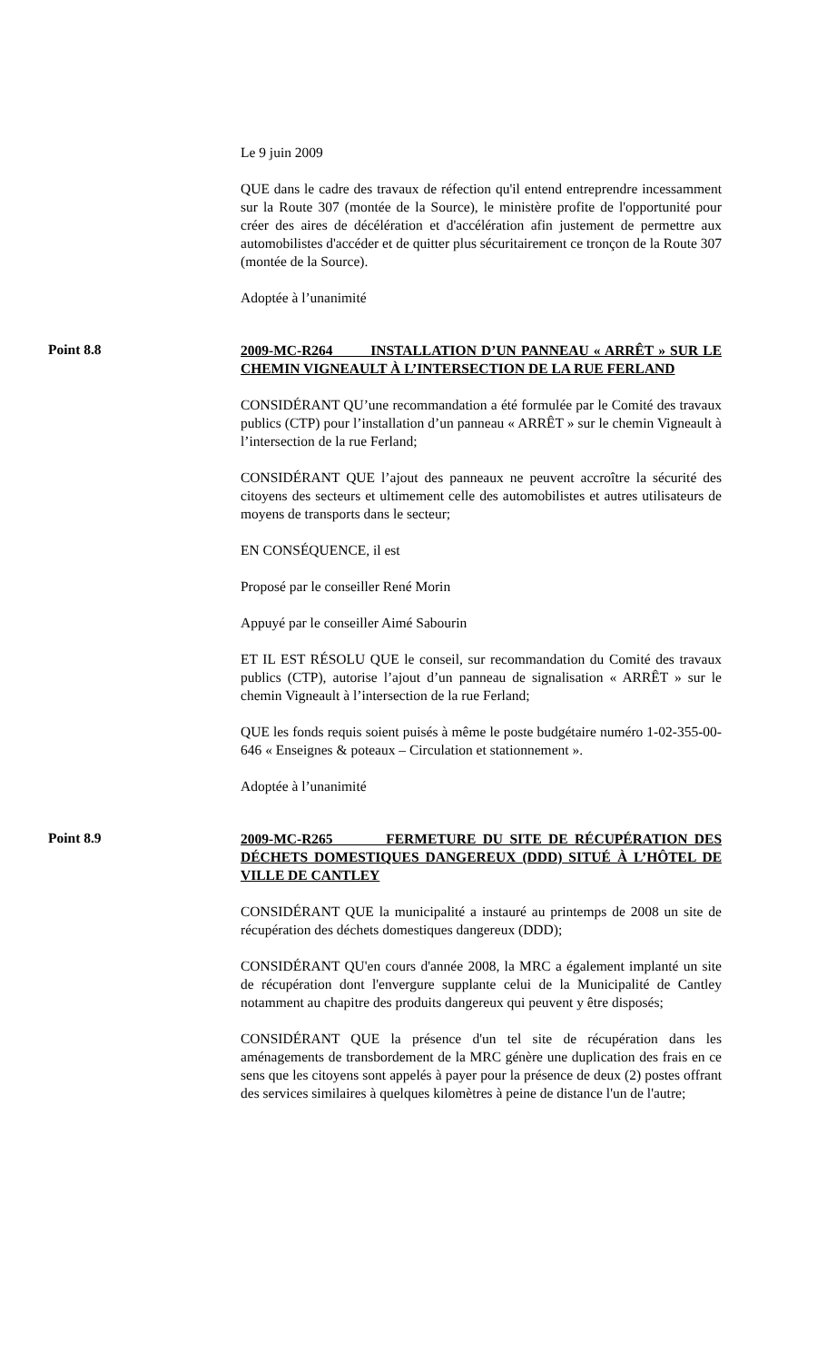Le 9 juin 2009
QUE dans le cadre des travaux de réfection qu'il entend entreprendre incessamment sur la Route 307 (montée de la Source), le ministère profite de l'opportunité pour créer des aires de décélération et d'accélération afin justement de permettre aux automobilistes d'accéder et de quitter plus sécuritairement ce tronçon de la Route 307 (montée de la Source).
Adoptée à l’unanimité
Point 8.8
2009-MC-R264 INSTALLATION D’UN PANNEAU « ARRÊT » SUR LE CHEMIN VIGNEAULT À L’INTERSECTION DE LA RUE FERLAND
CONSIDÉRANT QU’une recommandation a été formulée par le Comité des travaux publics (CTP) pour l’installation d’un panneau « ARRÊT » sur le chemin Vigneault à l’intersection de la rue Ferland;
CONSIDÉRANT QUE l’ajout des panneaux ne peuvent accroître la sécurité des citoyens des secteurs et ultimement celle des automobilistes et autres utilisateurs de moyens de transports dans le secteur;
EN CONSÉQUENCE, il est
Proposé par le conseiller René Morin
Appuyé par le conseiller Aimé Sabourin
ET IL EST RÉSOLU QUE le conseil, sur recommandation du Comité des travaux publics (CTP), autorise l’ajout d’un panneau de signalisation « ARRÊT » sur le chemin Vigneault à l’intersection de la rue Ferland;
QUE les fonds requis soient puisés à même le poste budgétaire numéro 1-02-355-00-646 « Enseignes & poteaux – Circulation et stationnement ».
Adoptée à l’unanimité
Point 8.9
2009-MC-R265 FERMETURE DU SITE DE RÉCUPÉRATION DES DÉCHETS DOMESTIQUES DANGEREUX (DDD) SITUÉ À L’HÔTEL DE VILLE DE CANTLEY
CONSIDÉRANT QUE la municipalité a instauré au printemps de 2008 un site de récupération des déchets domestiques dangereux (DDD);
CONSIDÉRANT QU'en cours d'année 2008, la MRC a également implanté un site de récupération dont l'envergure supplante celui de la Municipalité de Cantley notamment au chapitre des produits dangereux qui peuvent y être disposés;
CONSIDÉRANT QUE la présence d'un tel site de récupération dans les aménagements de transbordement de la MRC génère une duplication des frais en ce sens que les citoyens sont appelés à payer pour la présence de deux (2) postes offrant des services similaires à quelques kilomètres à peine de distance l'un de l'autre;